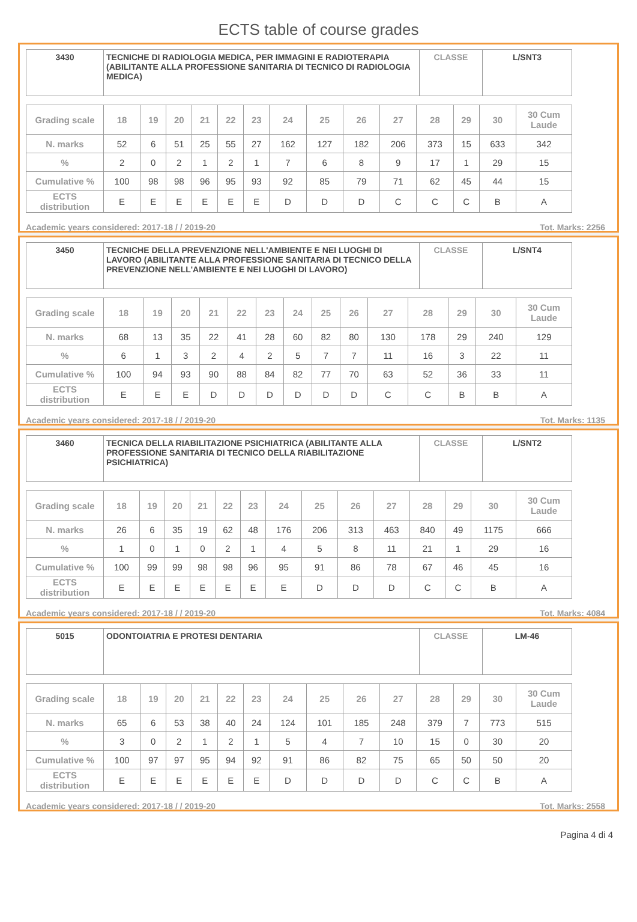ECTS table of course grades
| 3430 | TECNICHE DI RADIOLOGIA MEDICA, PER IMMAGINI E RADIOTERAPIA (ABILITANTE ALLA PROFESSIONE SANITARIA DI TECNICO DI RADIOLOGIA MEDICA) | CLASSE | L/SNT3 |
| Grading scale | 18 | 19 | 20 | 21 | 22 | 23 | 24 | 25 | 26 | 27 | 28 | 29 | 30 | 30 Cum Laude |
| --- | --- | --- | --- | --- | --- | --- | --- | --- | --- | --- | --- | --- | --- | --- |
| N. marks | 52 | 6 | 51 | 25 | 55 | 27 | 162 | 127 | 182 | 206 | 373 | 15 | 633 | 342 |
| % | 2 | 0 | 2 | 1 | 2 | 1 | 7 | 6 | 8 | 9 | 17 | 1 | 29 | 15 |
| Cumulative % | 100 | 98 | 98 | 96 | 95 | 93 | 92 | 85 | 79 | 71 | 62 | 45 | 44 | 15 |
| ECTS distribution | E | E | E | E | E | E | D | D | D | C | C | C | B | A |
Academic years considered: 2017-18 / / 2019-20 Tot. Marks: 2256
| 3450 | TECNICHE DELLA PREVENZIONE NELL'AMBIENTE E NEI LUOGHI DI LAVORO (ABILITANTE ALLA PROFESSIONE SANITARIA DI TECNICO DELLA PREVENZIONE NELL'AMBIENTE E NEI LUOGHI DI LAVORO) | CLASSE | L/SNT4 |
| Grading scale | 18 | 19 | 20 | 21 | 22 | 23 | 24 | 25 | 26 | 27 | 28 | 29 | 30 | 30 Cum Laude |
| --- | --- | --- | --- | --- | --- | --- | --- | --- | --- | --- | --- | --- | --- | --- |
| N. marks | 68 | 13 | 35 | 22 | 41 | 28 | 60 | 82 | 80 | 130 | 178 | 29 | 240 | 129 |
| % | 6 | 1 | 3 | 2 | 4 | 2 | 5 | 7 | 7 | 11 | 16 | 3 | 22 | 11 |
| Cumulative % | 100 | 94 | 93 | 90 | 88 | 84 | 82 | 77 | 70 | 63 | 52 | 36 | 33 | 11 |
| ECTS distribution | E | E | E | D | D | D | D | D | D | C | C | B | B | A |
Academic years considered: 2017-18 / / 2019-20 Tot. Marks: 1135
| 3460 | TECNICA DELLA RIABILITAZIONE PSICHIATRICA (ABILITANTE ALLA PROFESSIONE SANITARIA DI TECNICO DELLA RIABILITAZIONE PSICHIATRICA) | CLASSE | L/SNT2 |
| Grading scale | 18 | 19 | 20 | 21 | 22 | 23 | 24 | 25 | 26 | 27 | 28 | 29 | 30 | 30 Cum Laude |
| --- | --- | --- | --- | --- | --- | --- | --- | --- | --- | --- | --- | --- | --- | --- |
| N. marks | 26 | 6 | 35 | 19 | 62 | 48 | 176 | 206 | 313 | 463 | 840 | 49 | 1175 | 666 |
| % | 1 | 0 | 1 | 0 | 2 | 1 | 4 | 5 | 8 | 11 | 21 | 1 | 29 | 16 |
| Cumulative % | 100 | 99 | 99 | 98 | 98 | 96 | 95 | 91 | 86 | 78 | 67 | 46 | 45 | 16 |
| ECTS distribution | E | E | E | E | E | E | E | D | D | D | C | C | B | A |
Academic years considered: 2017-18 / / 2019-20 Tot. Marks: 4084
| 5015 | ODONTOIATRIA E PROTESI DENTARIA | CLASSE | LM-46 |
| Grading scale | 18 | 19 | 20 | 21 | 22 | 23 | 24 | 25 | 26 | 27 | 28 | 29 | 30 | 30 Cum Laude |
| --- | --- | --- | --- | --- | --- | --- | --- | --- | --- | --- | --- | --- | --- | --- |
| N. marks | 65 | 6 | 53 | 38 | 40 | 24 | 124 | 101 | 185 | 248 | 379 | 7 | 773 | 515 |
| % | 3 | 0 | 2 | 1 | 2 | 1 | 5 | 4 | 7 | 10 | 15 | 0 | 30 | 20 |
| Cumulative % | 100 | 97 | 97 | 95 | 94 | 92 | 91 | 86 | 82 | 75 | 65 | 50 | 50 | 20 |
| ECTS distribution | E | E | E | E | E | E | D | D | D | D | C | C | B | A |
Academic years considered: 2017-18 / / 2019-20 Tot. Marks: 2558
Pagina 4 di 4